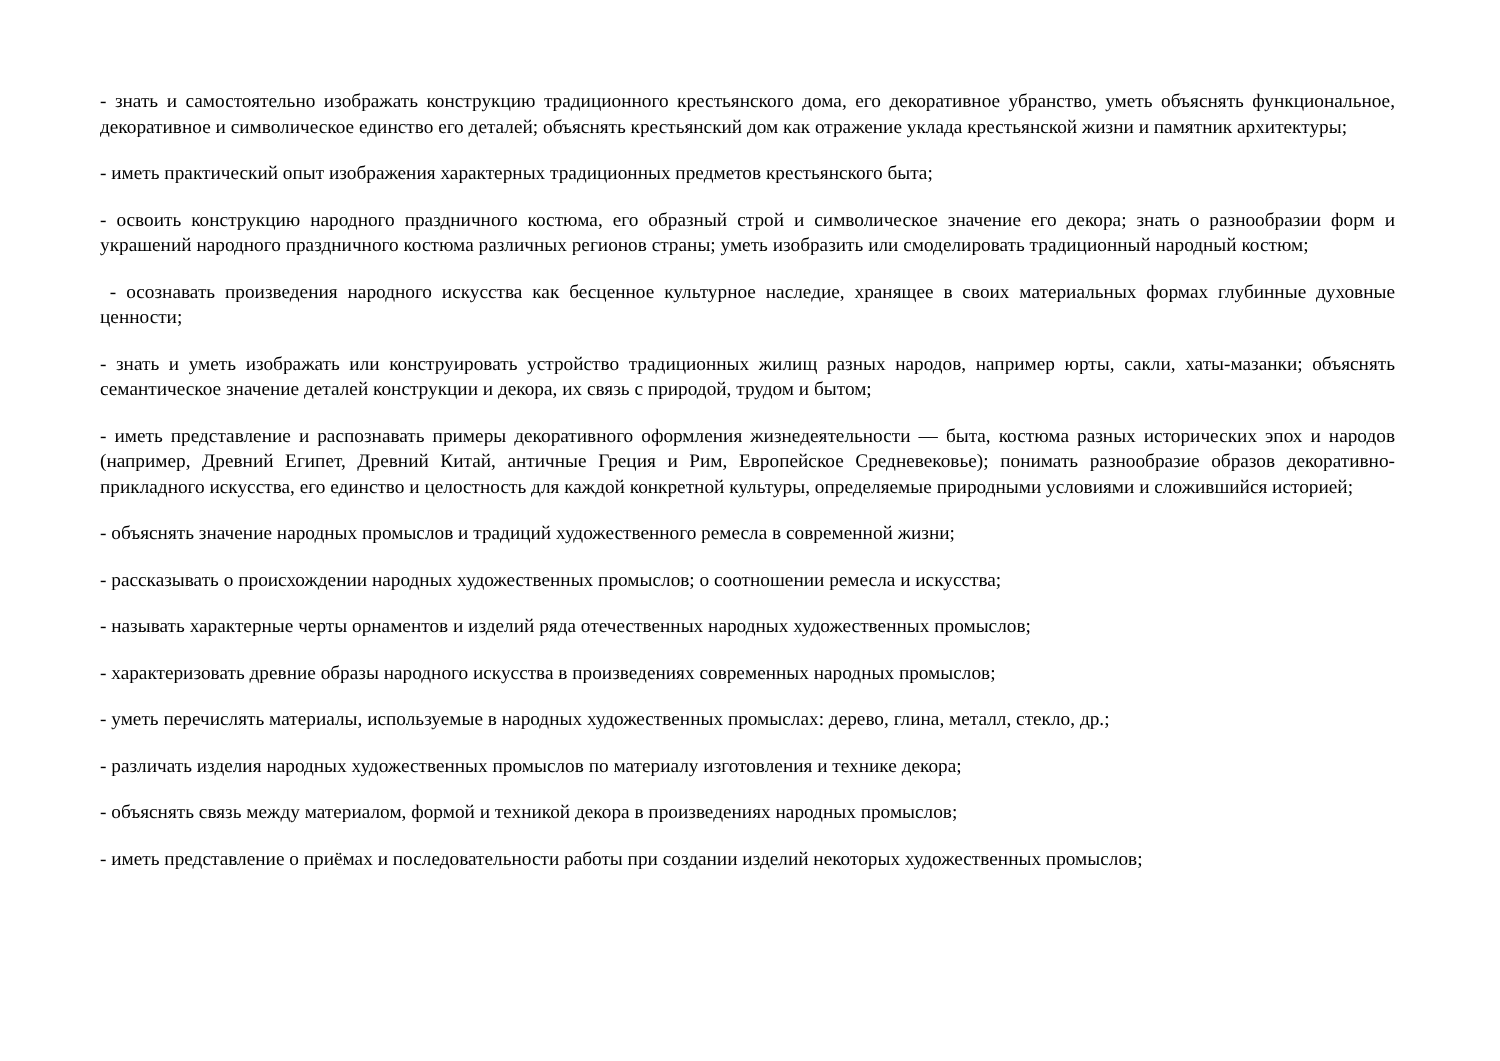- знать и самостоятельно изображать конструкцию традиционного крестьянского дома, его декоративное убранство, уметь объяснять функциональное, декоративное и символическое единство его деталей; объяснять крестьянский дом как отражение уклада крестьянской жизни и памятник архитектуры;
- иметь практический опыт изображения характерных традиционных предметов крестьянского быта;
- освоить конструкцию народного праздничного костюма, его образный строй и символическое значение его декора; знать о разнообразии форм и украшений народного праздничного костюма различных регионов страны; уметь изобразить или смоделировать традиционный народный костюм;
- осознавать произведения народного искусства как бесценное культурное наследие, хранящее в своих материальных формах глубинные духовные ценности;
- знать и уметь изображать или конструировать устройство традиционных жилищ разных народов, например юрты, сакли, хаты-мазанки; объяснять семантическое значение деталей конструкции и декора, их связь с природой, трудом и бытом;
- иметь представление и распознавать примеры декоративного оформления жизнедеятельности — быта, костюма разных исторических эпох и народов (например, Древний Египет, Древний Китай, античные Греция и Рим, Европейское Средневековье); понимать разнообразие образов декоративно-прикладного искусства, его единство и целостность для каждой конкретной культуры, определяемые природными условиями и сложившийся историей;
- объяснять значение народных промыслов и традиций художественного ремесла в современной жизни;
- рассказывать о происхождении народных художественных промыслов; о соотношении ремесла и искусства;
- называть характерные черты орнаментов и изделий ряда отечественных народных художественных промыслов;
- характеризовать древние образы народного искусства в произведениях современных народных промыслов;
- уметь перечислять материалы, используемые в народных художественных промыслах: дерево, глина, металл, стекло, др.;
- различать изделия народных художественных промыслов по материалу изготовления и технике декора;
- объяснять связь между материалом, формой и техникой декора в произведениях народных промыслов;
- иметь представление о приёмах и последовательности работы при создании изделий некоторых художественных промыслов;